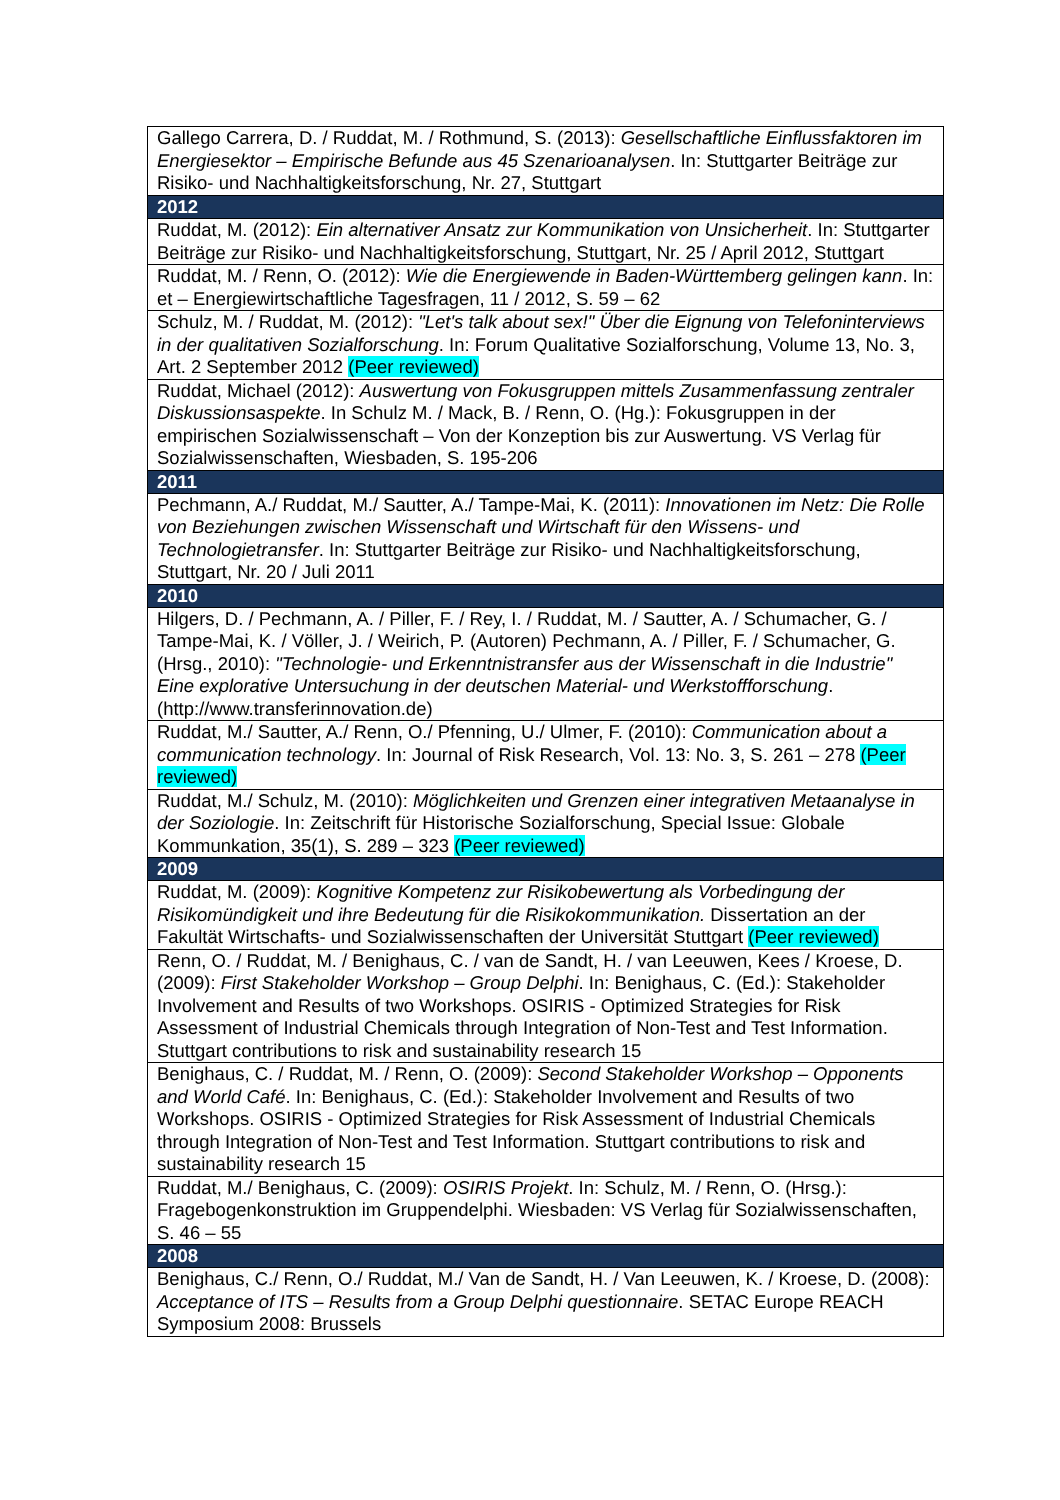| Gallego Carrera, D. / Ruddat, M. / Rothmund, S. (2013): Gesellschaftliche Einflussfaktoren im Energiesektor – Empirische Befunde aus 45 Szenarioanalysen . In: Stuttgarter Beiträge zur Risiko- und Nachhaltigkeitsforschung, Nr. 27, Stuttgart |
| 2012 |
| Ruddat, M. (2012): Ein alternativer Ansatz zur Kommunikation von Unsicherheit . In: Stuttgarter Beiträge zur Risiko- und Nachhaltigkeitsforschung, Stuttgart, Nr. 25 / April 2012, Stuttgart |
| Ruddat, M. / Renn, O. (2012): Wie die Energiewende in Baden-Württemberg gelingen kann . In: et – Energiewirtschaftliche Tagesfragen, 11 / 2012, S. 59 – 62 |
| Schulz, M. / Ruddat, M. (2012): "Let's talk about sex!" Über die Eignung von Telefoninterviews in der qualitativen Sozialforschung . In: Forum Qualitative Sozialforschung, Volume 13, No. 3, Art. 2 September 2012 (Peer reviewed) |
| Ruddat, Michael (2012): Auswertung von Fokusgruppen mittels Zusammenfassung zentraler Diskussionsaspekte . In Schulz M. / Mack, B. / Renn, O. (Hg.): Fokusgruppen in der empirischen Sozialwissenschaft – Von der Konzeption bis zur Auswertung. VS Verlag für Sozialwissenschaften, Wiesbaden, S. 195-206 |
| 2011 |
| Pechmann, A./ Ruddat, M./ Sautter, A./ Tampe-Mai, K. (2011): Innovationen im Netz: Die Rolle von Beziehungen zwischen Wissenschaft und Wirtschaft für den Wissens- und Technologietransfer . In: Stuttgarter Beiträge zur Risiko- und Nachhaltigkeitsforschung, Stuttgart, Nr. 20 / Juli 2011 |
| 2010 |
| Hilgers, D. / Pechmann, A. / Piller, F. / Rey, I. / Ruddat, M. / Sautter, A. / Schumacher, G. / Tampe-Mai, K. / Völler, J. / Weirich, P. (Autoren) Pechmann, A. / Piller, F. / Schumacher, G. (Hrsg., 2010): "Technologie- und Erkenntnistransfer aus der Wissenschaft in die Industrie" Eine explorative Untersuchung in der deutschen Material- und Werkstoffforschung . (http://www.transferinnovation.de) |
| Ruddat, M./ Sautter, A./ Renn, O./ Pfenning, U./ Ulmer, F. (2010): Communication about a communication technology . In: Journal of Risk Research, Vol. 13: No. 3, S. 261 – 278 (Peer reviewed) |
| Ruddat, M./ Schulz, M. (2010): Möglichkeiten und Grenzen einer integrativen Metaanalyse in der Soziologie . In: Zeitschrift für Historische Sozialforschung, Special Issue: Globale Kommunkation, 35(1), S. 289 – 323 (Peer reviewed) |
| 2009 |
| Ruddat, M. (2009): Kognitive Kompetenz zur Risikobewertung als Vorbedingung der Risikomündigkeit und ihre Bedeutung für die Risikokommunikation. Dissertation an der Fakultät Wirtschafts- und Sozialwissenschaften der Universität Stuttgart (Peer reviewed) |
| Renn, O. / Ruddat, M. / Benighaus, C. / van de Sandt, H. / van Leeuwen, Kees / Kroese, D. (2009): First Stakeholder Workshop – Group Delphi . In: Benighaus, C. (Ed.): Stakeholder Involvement and Results of two Workshops. OSIRIS - Optimized Strategies for Risk Assessment of Industrial Chemicals through Integration of Non-Test and Test Information. Stuttgart contributions to risk and sustainability research 15 |
| Benighaus, C. / Ruddat, M. / Renn, O. (2009): Second Stakeholder Workshop – Opponents and World Café . In: Benighaus, C. (Ed.): Stakeholder Involvement and Results of two Workshops. OSIRIS - Optimized Strategies for Risk Assessment of Industrial Chemicals through Integration of Non-Test and Test Information. Stuttgart contributions to risk and sustainability research 15 |
| Ruddat, M./ Benighaus, C. (2009): OSIRIS Projekt . In: Schulz, M. / Renn, O. (Hrsg.): Fragebogenkonstruktion im Gruppendelphi. Wiesbaden: VS Verlag für Sozialwissenschaften, S. 46 – 55 |
| 2008 |
| Benighaus, C./ Renn, O./ Ruddat, M./ Van de Sandt, H. / Van Leeuwen, K. / Kroese, D. (2008): Acceptance of ITS – Results from a Group Delphi questionnaire . SETAC Europe REACH Symposium 2008: Brussels |